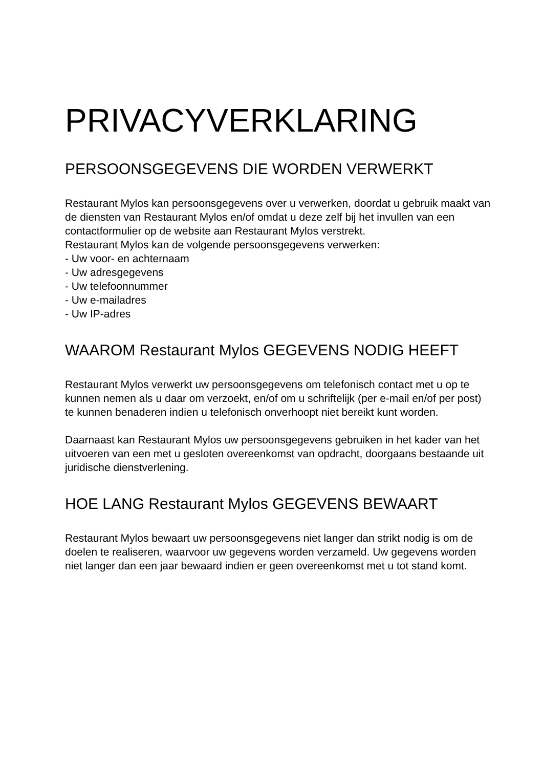PRIVACYVERKLARING
PERSOONSGEGEVENS DIE WORDEN VERWERKT
Restaurant Mylos kan persoonsgegevens over u verwerken, doordat u gebruik maakt van de diensten van Restaurant Mylos en/of omdat u deze zelf bij het invullen van een contactformulier op de website aan Restaurant Mylos verstrekt.
Restaurant Mylos kan de volgende persoonsgegevens verwerken:
- Uw voor- en achternaam
- Uw adresgegevens
- Uw telefoonnummer
- Uw e-mailadres
- Uw IP-adres
WAAROM Restaurant Mylos GEGEVENS NODIG HEEFT
Restaurant Mylos verwerkt uw persoonsgegevens om telefonisch contact met u op te kunnen nemen als u daar om verzoekt, en/of om u schriftelijk (per e-mail en/of per post) te kunnen benaderen indien u telefonisch onverhoopt niet bereikt kunt worden.
Daarnaast kan Restaurant Mylos uw persoonsgegevens gebruiken in het kader van het uitvoeren van een met u gesloten overeenkomst van opdracht, doorgaans bestaande uit juridische dienstverlening.
HOE LANG Restaurant Mylos GEGEVENS BEWAART
Restaurant Mylos bewaart uw persoonsgegevens niet langer dan strikt nodig is om de doelen te realiseren, waarvoor uw gegevens worden verzameld. Uw gegevens worden niet langer dan een jaar bewaard indien er geen overeenkomst met u tot stand komt.